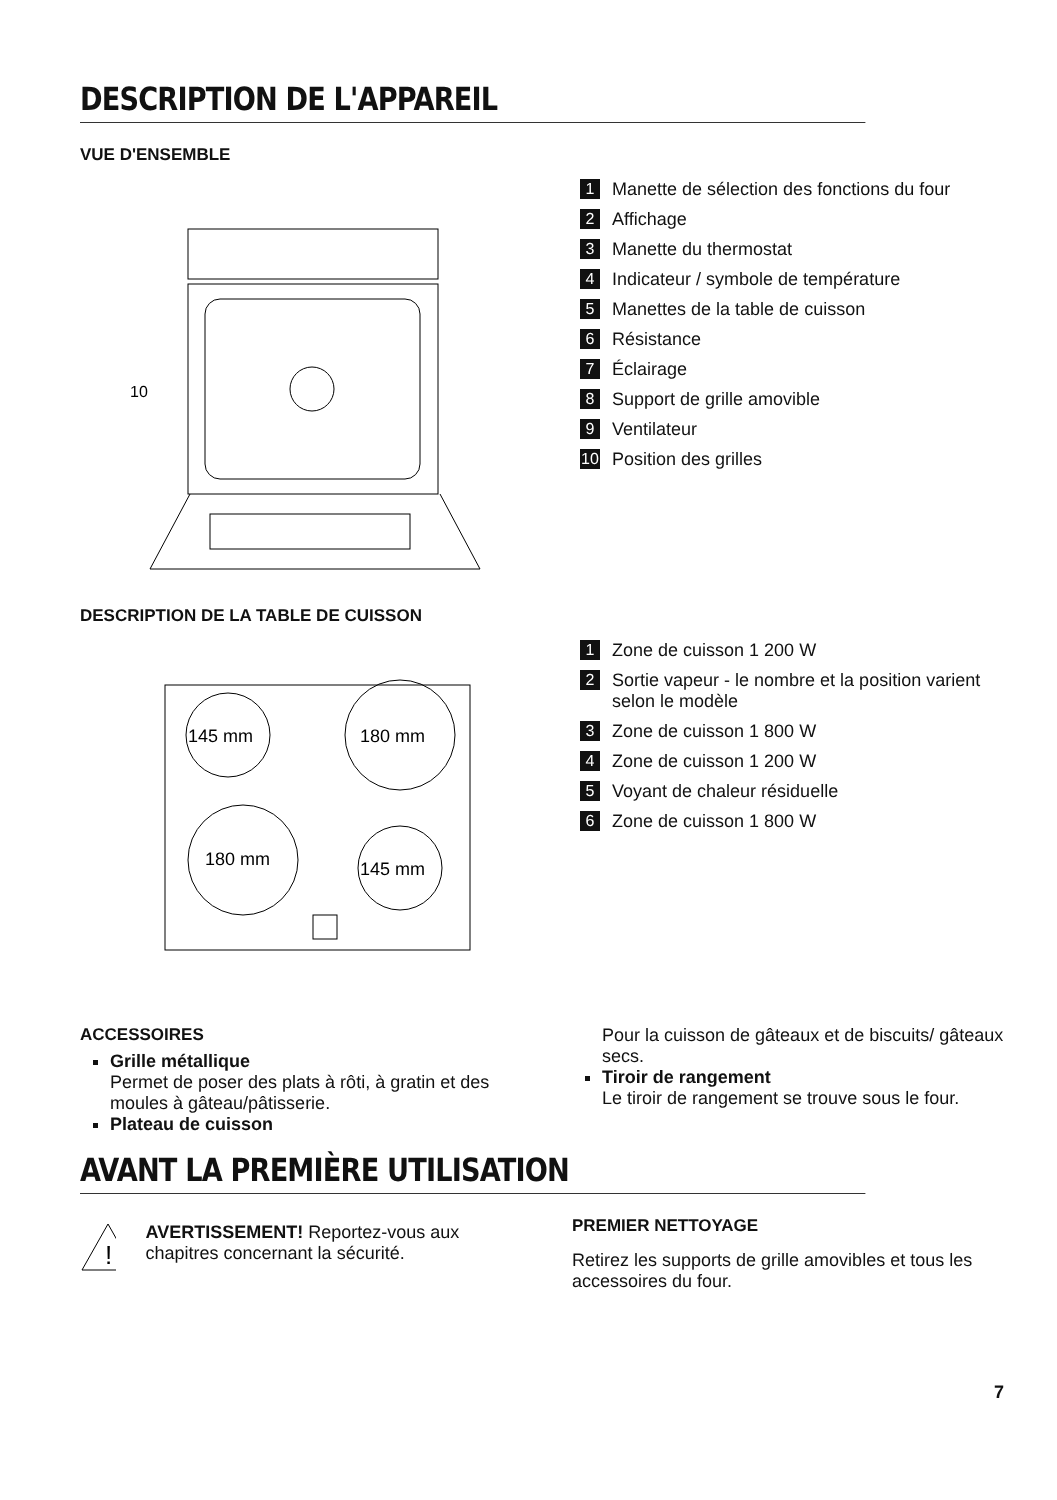DESCRIPTION DE L'APPAREIL
VUE D'ENSEMBLE
10
1 Manette de sélection des fonctions du four
2 Affichage
3 Manette du thermostat
4 Indicateur / symbole de température
5 Manettes de la table de cuisson
6 Résistance
7 Éclairage
8 Support de grille amovible
9 Ventilateur
10 Position des grilles
DESCRIPTION DE LA TABLE DE CUISSON
145 mm
180 mm
180 mm
145 mm
1 Zone de cuisson 1 200 W
2 Sortie vapeur - le nombre et la position varient selon le modèle
3 Zone de cuisson 1 800 W
4 Zone de cuisson 1 200 W
5 Voyant de chaleur résiduelle
6 Zone de cuisson 1 800 W
ACCESSOIRES
Grille métallique
Permet de poser des plats à rôti, à gratin et des moules à gâteau/pâtisserie.
Plateau de cuisson
Pour la cuisson de gâteaux et de biscuits/ gâteaux secs.
Tiroir de rangement
Le tiroir de rangement se trouve sous le four.
AVANT LA PREMIÈRE UTILISATION
!
AVERTISSEMENT! Reportez-vous aux chapitres concernant la sécurité.
PREMIER NETTOYAGE
Retirez les supports de grille amovibles et tous les accessoires du four.
7